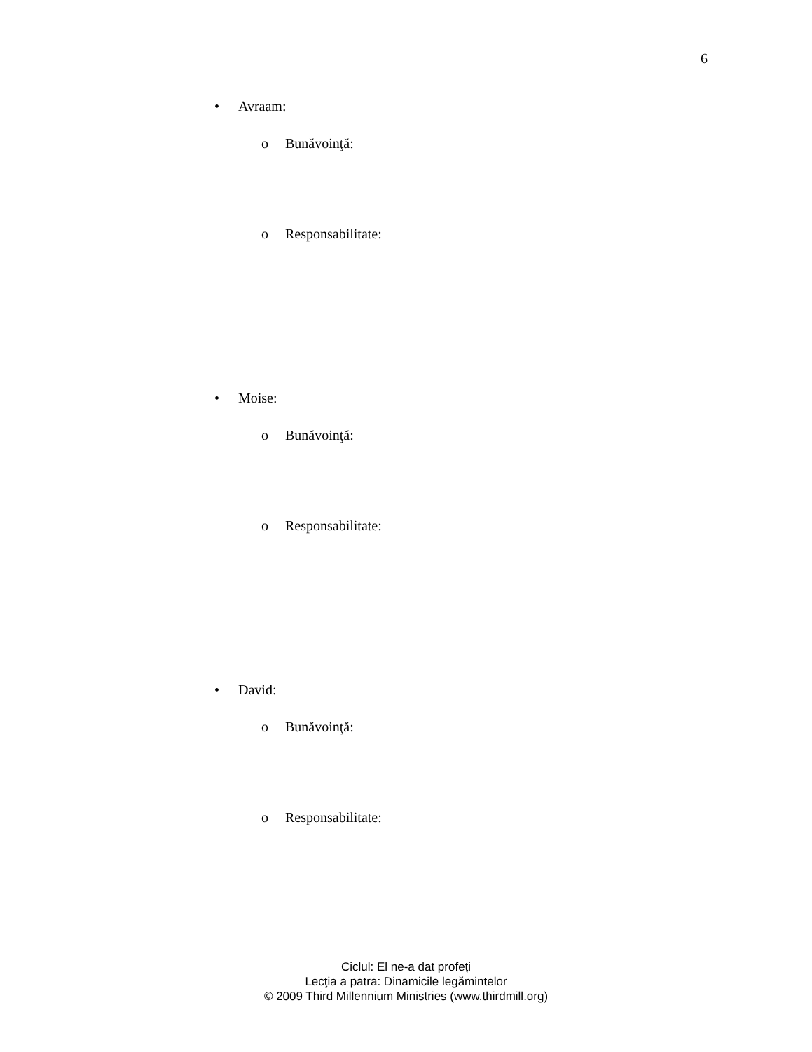6
• Avraam:
o Bunăvoinţă:
o Responsabilitate:
• Moise:
o Bunăvoinţă:
o Responsabilitate:
• David:
o Bunăvoinţă:
o Responsabilitate:
Ciclul: El ne-a dat profeți
Lecţia a patra: Dinamicile legămintelor
© 2009 Third Millennium Ministries (www.thirdmill.org)